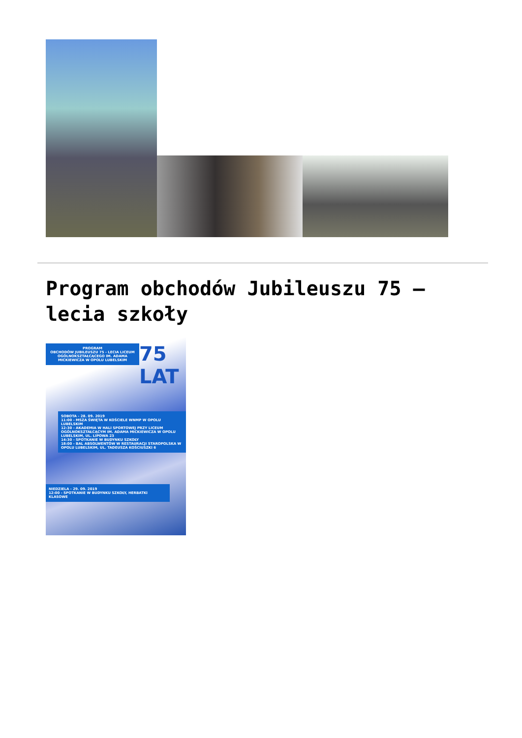Program obchodów Jubileuszu 75 – lecia szkoły
PROGRAM
OBCHODÓW JUBILEUSZU 75 - LECIA LICEUM OGÓLNOKSZTAŁCĄCEGO IM. ADAMA MICKIEWICZA W OPOLU LUBELSKIM
75 LAT
SOBOTA - 28. 09. 2019
11:00 - MSZA ŚWIĘTA W KOŚCIELE WNMP W OPOLU LUBELSKIM
12:30 - AKADEMIA W HALI SPORTOWEJ PRZY LICEUM OGÓLNOKSZTAŁCĄCYM IM. ADAMA MICKIEWICZA W OPOLU LUBELSKIM, UL. LIPOWA 23
14:30 - SPOTKANIE W BUDYNKU SZKOŁY
18:00 - BAL ABSOLWENTÓW W RESTAURACJI STAROPOLSKA W OPOLU LUBELSKIM, UL. TADEUSZA KOŚCIUSZKI 6
NIEDZIELA - 29. 09. 2019
12:00 - SPOTKANIE W BUDYNKU SZKOŁY, HERBATKI KLASOWE